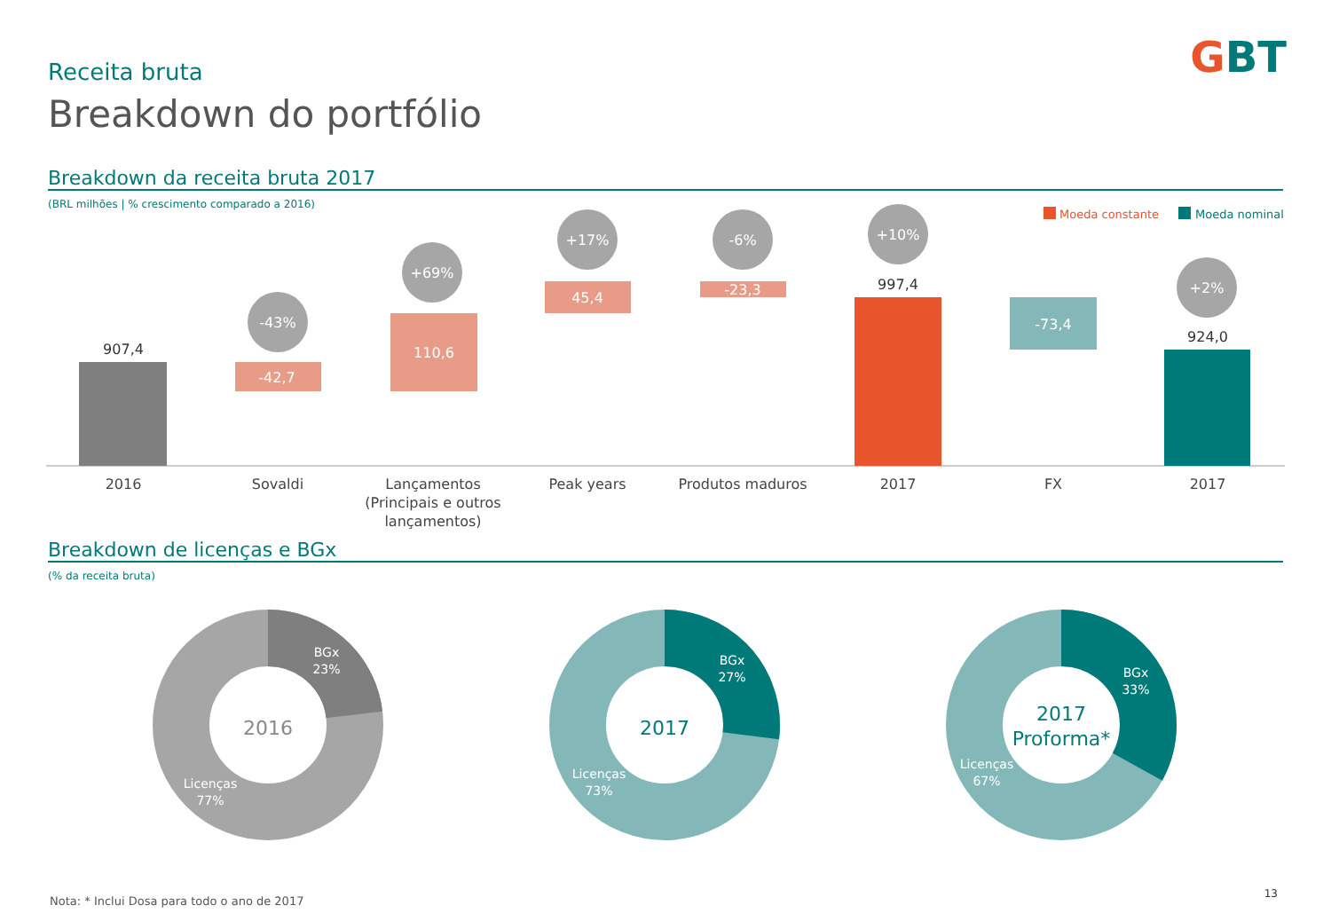Receita bruta
Breakdown do portfólio
GBT
Breakdown da receita bruta 2017
(BRL milhões | % crescimento comparado a 2016)
Breakdown de licenças e BGx
(% da receita bruta)
Moeda constante
Moeda nominal
-42,7
110,6
45,4
-23,3
-73,4
907,4
997,4
924,0
-43%
+69%
+17%
-6%
+10%
+2%
2016
Sovaldi
Lançamentos
(Principais e outros
lançamentos)
Peak years
Produtos maduros
2017
FX
2017
BGx
23%
Licenças
77%
BGx
27%
Licenças
73%
BGx
33%
Licenças
67%
2016
2017
2017
Proforma*
Nota: * Inclui Dosa para todo o ano de 2017
13